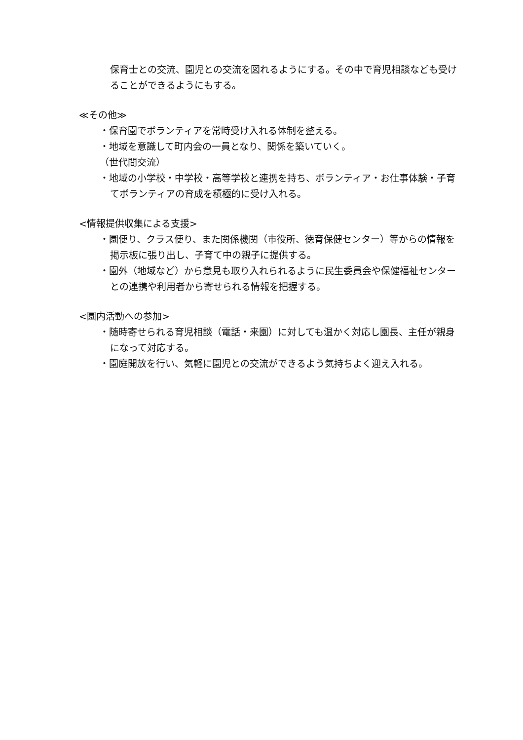保育士との交流、園児との交流を図れるようにする。その中で育児相談なども受けることができるようにもする。
≪その他≫
・保育園でボランティアを常時受け入れる体制を整える。
・地域を意識して町内会の一員となり、関係を築いていく。
（世代間交流）
・地域の小学校・中学校・高等学校と連携を持ち、ボランティア・お仕事体験・子育てボランティアの育成を積極的に受け入れる。
<情報提供収集による支援>
・園便り、クラス便り、また関係機関（市役所、徳育保健センター）等からの情報を掲示板に張り出し、子育て中の親子に提供する。
・園外（地域など）から意見も取り入れられるように民生委員会や保健福祉センターとの連携や利用者から寄せられる情報を把握する。
<園内活動への参加>
・随時寄せられる育児相談（電話・来園）に対しても温かく対応し園長、主任が親身になって対応する。
・園庭開放を行い、気軽に園児との交流ができるよう気持ちよく迎え入れる。